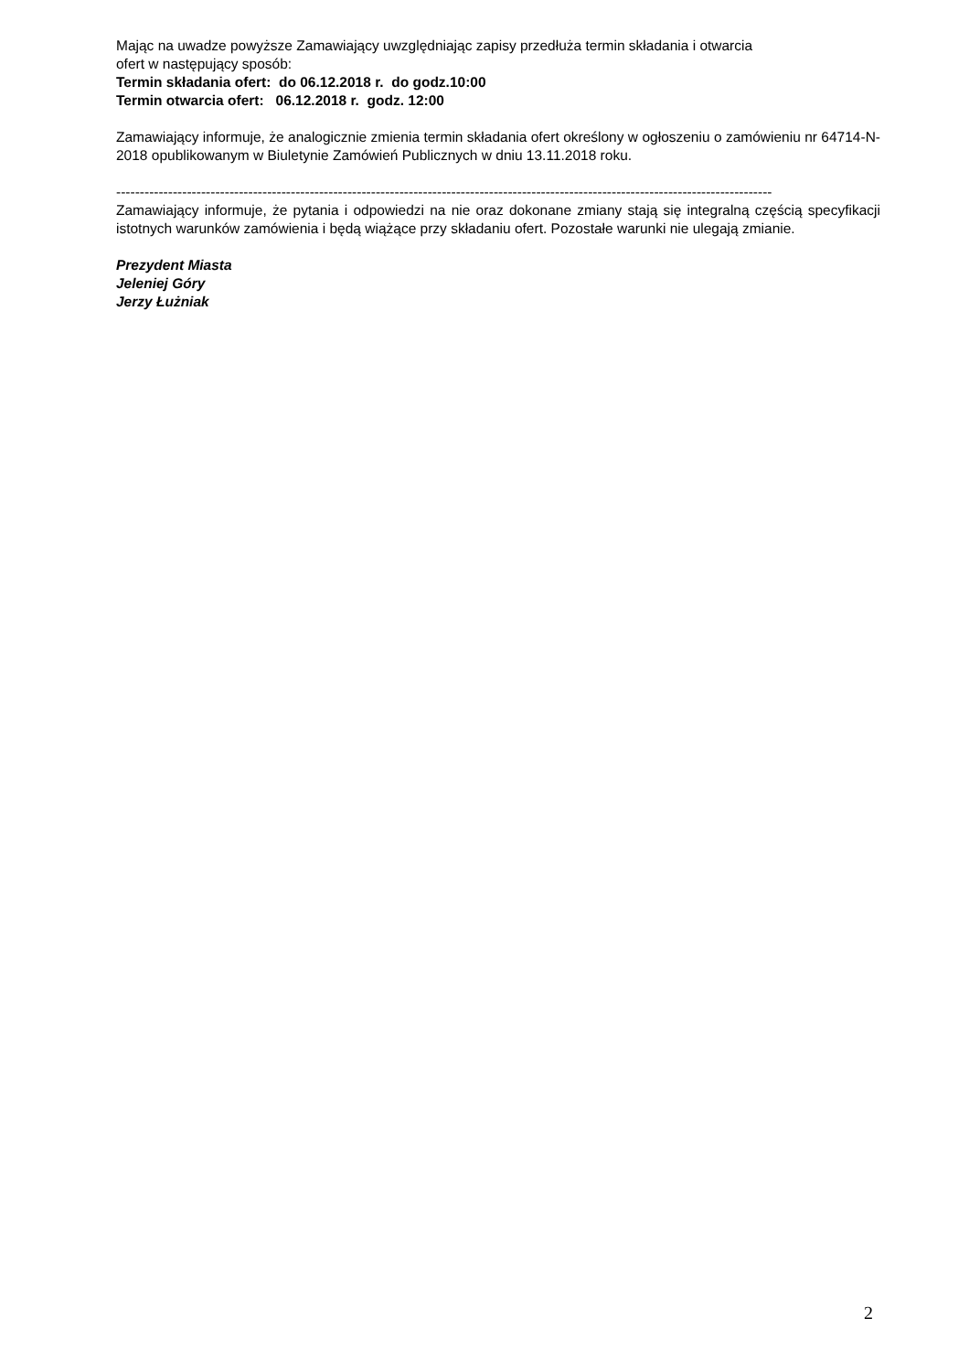Mając na uwadze powyższe Zamawiający uwzględniając zapisy przedłuża termin składania i otwarcia
ofert w następujący sposób:
Termin składania ofert: do 06.12.2018 r. do godz.10:00
Termin otwarcia ofert: 06.12.2018 r. godz. 12:00
Zamawiający informuje, że analogicznie zmienia termin składania ofert określony w ogłoszeniu o zamówieniu nr 64714-N-2018 opublikowanym w Biuletynie Zamówień Publicznych w dniu 13.11.2018 roku.
-------------------------------------------------------------------------------------------------------------------------------------------
Zamawiający informuje, że pytania i odpowiedzi na nie oraz dokonane zmiany stają się integralną częścią specyfikacji istotnych warunków zamówienia i będą wiążące przy składaniu ofert. Pozostałe warunki nie ulegają zmianie.
Prezydent Miasta
Jeleniej Góry
Jerzy Łużniak
2